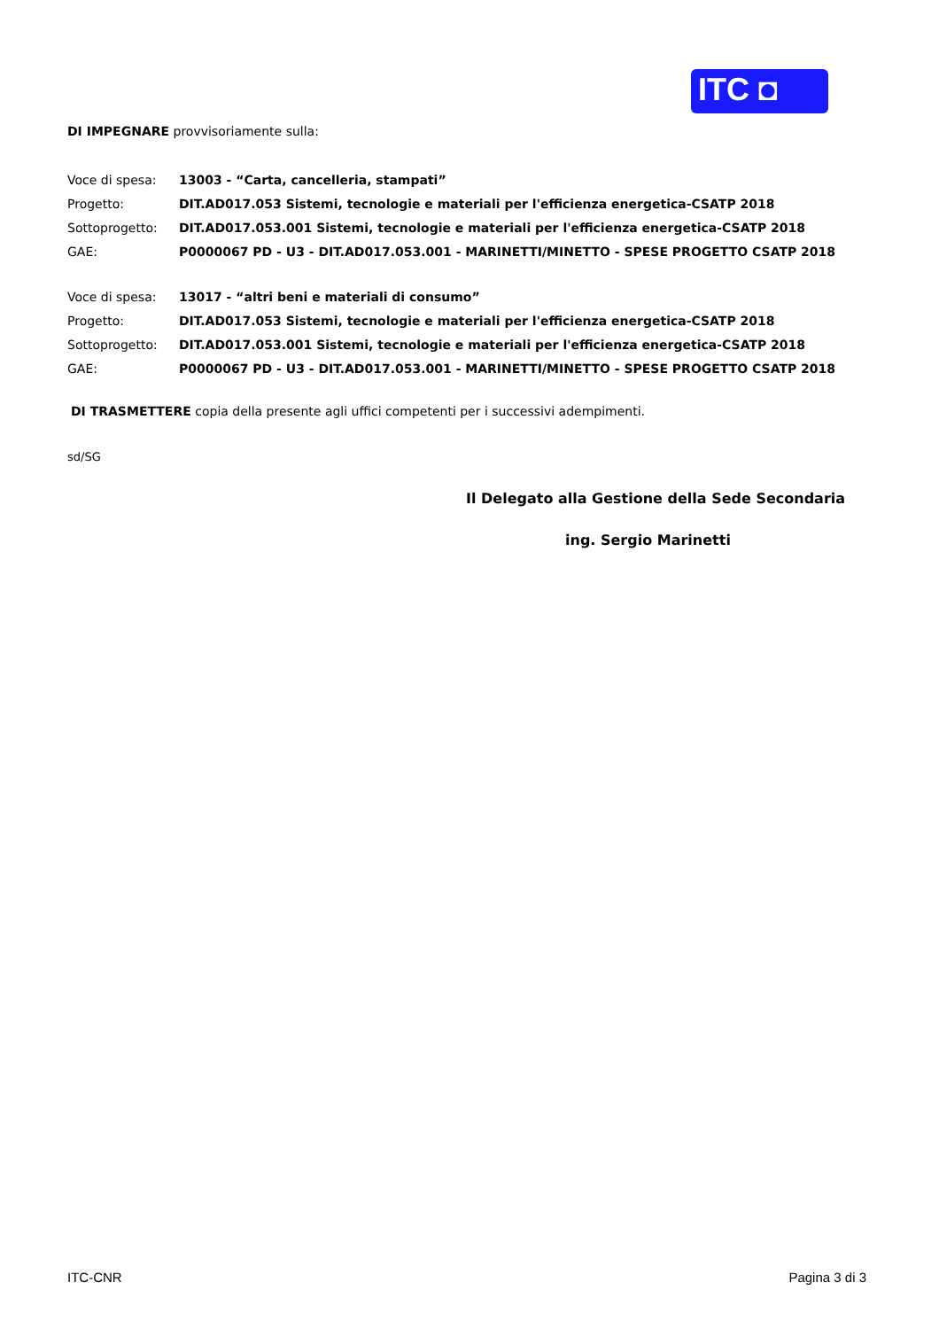ITC ◘
DI IMPEGNARE provvisoriamente sulla:
| Voce di spesa: | 13003 - “Carta, cancelleria, stampati” |
| Progetto: | DIT.AD017.053 Sistemi, tecnologie e materiali per l'efficienza energetica-CSATP 2018 |
| Sottoprogetto: | DIT.AD017.053.001 Sistemi, tecnologie e materiali per l'efficienza energetica-CSATP 2018 |
| GAE: | P0000067 PD - U3 - DIT.AD017.053.001 - MARINETTI/MINETTO - SPESE PROGETTO CSATP 2018 |
| Voce di spesa: | 13017 - “altri beni e materiali di consumo” |
| Progetto: | DIT.AD017.053 Sistemi, tecnologie e materiali per l'efficienza energetica-CSATP 2018 |
| Sottoprogetto: | DIT.AD017.053.001 Sistemi, tecnologie e materiali per l'efficienza energetica-CSATP 2018 |
| GAE: | P0000067 PD - U3 - DIT.AD017.053.001 - MARINETTI/MINETTO - SPESE PROGETTO CSATP 2018 |
DI TRASMETTERE copia della presente agli uffici competenti per i successivi adempimenti.
sd/SG
Il Delegato alla Gestione della Sede Secondaria
ing. Sergio Marinetti
ITC-CNR Pagina 3 di 3